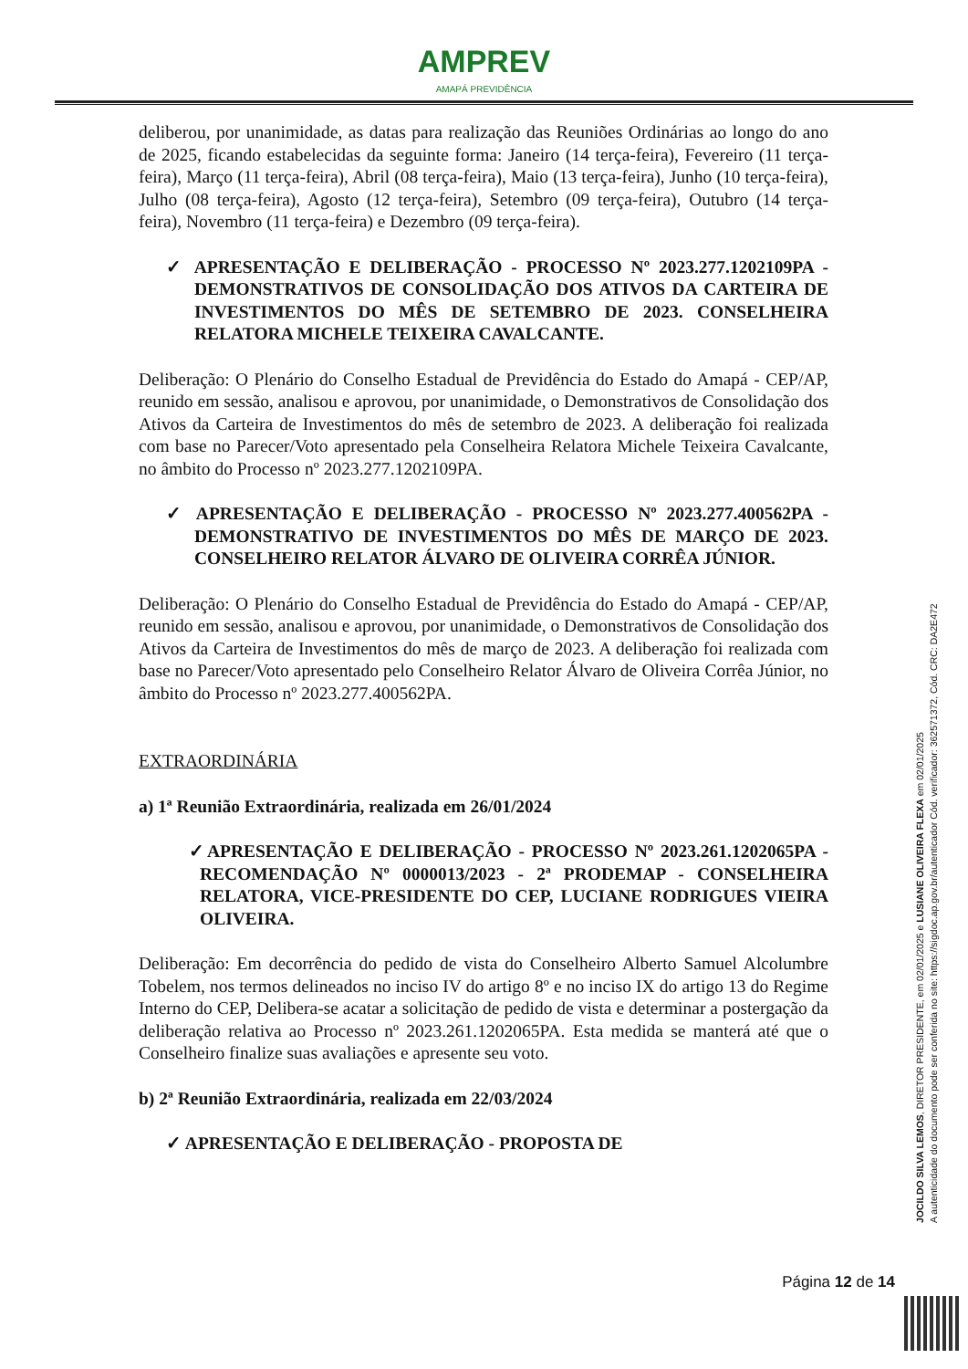AMPREV
AMAPÁ PREVIDÊNCIA
deliberou, por unanimidade, as datas para realização das Reuniões Ordinárias ao longo do ano de 2025, ficando estabelecidas da seguinte forma: Janeiro (14 terça-feira), Fevereiro (11 terça-feira), Março (11 terça-feira), Abril (08 terça-feira), Maio (13 terça-feira), Junho (10 terça-feira), Julho (08 terça-feira), Agosto (12 terça-feira), Setembro (09 terça-feira), Outubro (14 terça-feira), Novembro (11 terça-feira) e Dezembro (09 terça-feira).
✓ APRESENTAÇÃO E DELIBERAÇÃO - PROCESSO Nº 2023.277.1202109PA - DEMONSTRATIVOS DE CONSOLIDAÇÃO DOS ATIVOS DA CARTEIRA DE INVESTIMENTOS DO MÊS DE SETEMBRO DE 2023. CONSELHEIRA RELATORA MICHELE TEIXEIRA CAVALCANTE.
Deliberação: O Plenário do Conselho Estadual de Previdência do Estado do Amapá - CEP/AP, reunido em sessão, analisou e aprovou, por unanimidade, o Demonstrativos de Consolidação dos Ativos da Carteira de Investimentos do mês de setembro de 2023. A deliberação foi realizada com base no Parecer/Voto apresentado pela Conselheira Relatora Michele Teixeira Cavalcante, no âmbito do Processo nº 2023.277.1202109PA.
✓ APRESENTAÇÃO E DELIBERAÇÃO - PROCESSO Nº 2023.277.400562PA - DEMONSTRATIVO DE INVESTIMENTOS DO MÊS DE MARÇO DE 2023. CONSELHEIRO RELATOR ÁLVARO DE OLIVEIRA CORRÊA JÚNIOR.
Deliberação: O Plenário do Conselho Estadual de Previdência do Estado do Amapá - CEP/AP, reunido em sessão, analisou e aprovou, por unanimidade, o Demonstrativos de Consolidação dos Ativos da Carteira de Investimentos do mês de março de 2023. A deliberação foi realizada com base no Parecer/Voto apresentado pelo Conselheiro Relator Álvaro de Oliveira Corrêa Júnior, no âmbito do Processo nº 2023.277.400562PA.
EXTRAORDINÁRIA
a) 1ª Reunião Extraordinária, realizada em 26/01/2024
✓APRESENTAÇÃO E DELIBERAÇÃO - PROCESSO Nº 2023.261.1202065PA - RECOMENDAÇÃO Nº 0000013/2023 - 2ª PRODEMAP - CONSELHEIRA RELATORA, VICE-PRESIDENTE DO CEP, LUCIANE RODRIGUES VIEIRA OLIVEIRA.
Deliberação: Em decorrência do pedido de vista do Conselheiro Alberto Samuel Alcolumbre Tobelem, nos termos delineados no inciso IV do artigo 8º e no inciso IX do artigo 13 do Regime Interno do CEP, Delibera-se acatar a solicitação de pedido de vista e determinar a postergação da deliberação relativa ao Processo nº 2023.261.1202065PA. Esta medida se manterá até que o Conselheiro finalize suas avaliações e apresente seu voto.
b) 2ª Reunião Extraordinária, realizada em 22/03/2024
✓ APRESENTAÇÃO E DELIBERAÇÃO - PROPOSTA DE
JOCILDO SILVA LEMOS, DIRETOR PRESIDENTE, em 02/01/2025 e LUSIANE OLIVEIRA FLEXA em 02/01/2025
A autenticidade do documento pode ser conferida no site: https://sigdoc.ap.gov.br/autenticador Cód. verificador: 362571372, Cód. CRC: DA2E472
Página 12 de 14